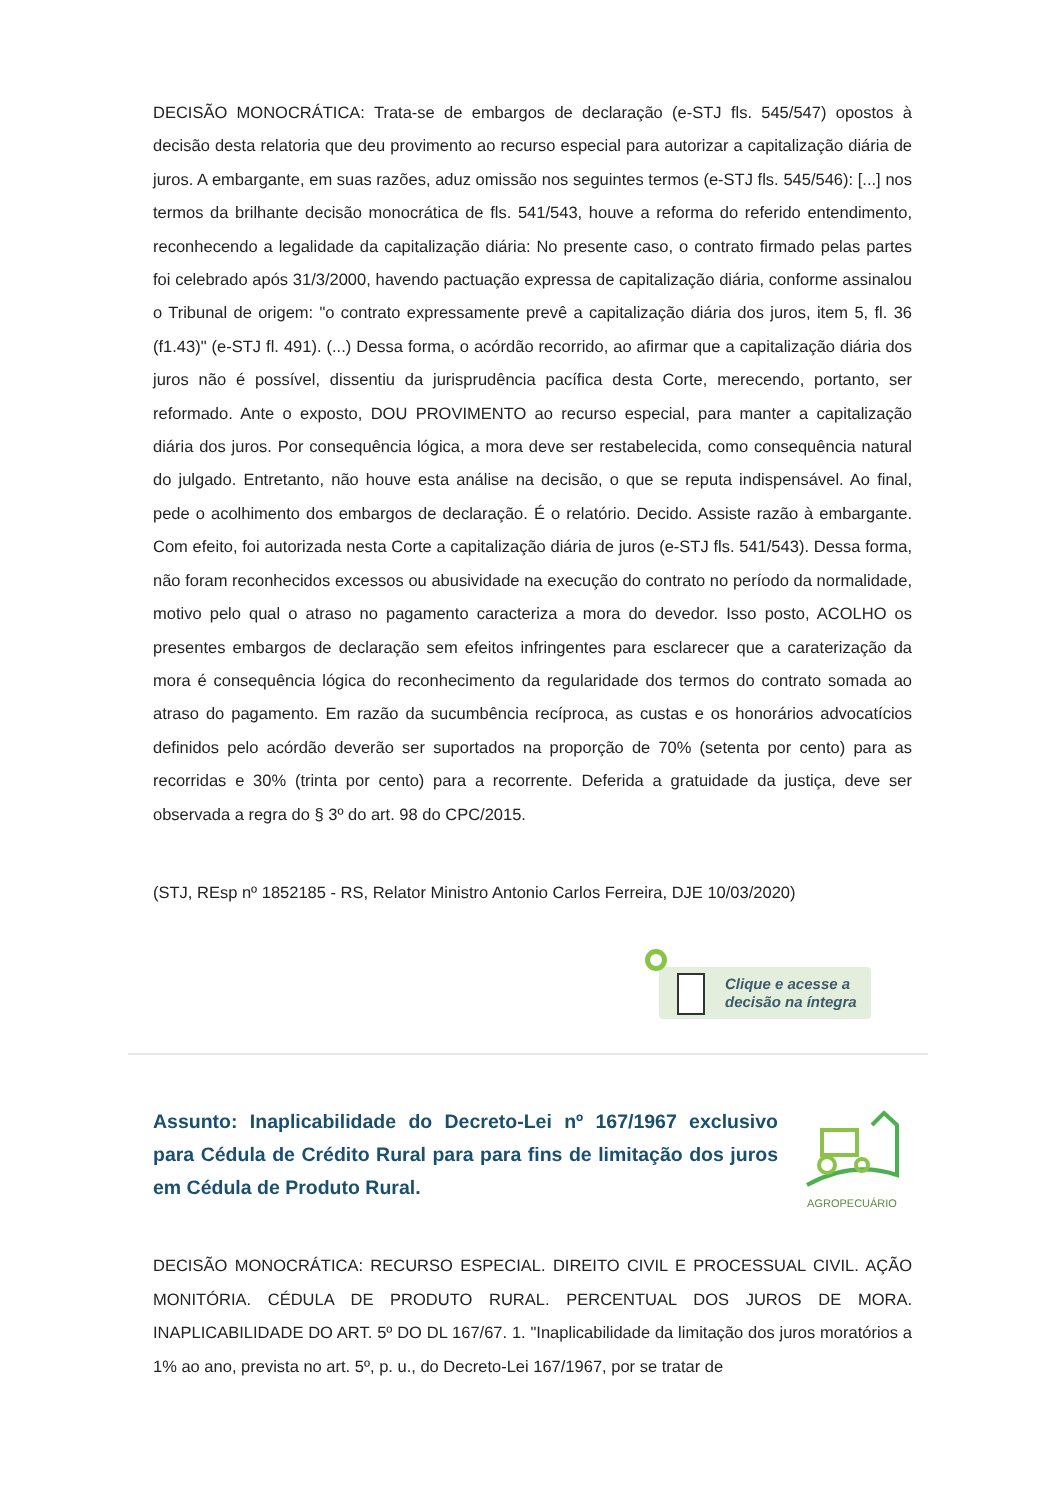DECISÃO MONOCRÁTICA: Trata-se de embargos de declaração (e-STJ fls. 545/547) opostos à decisão desta relatoria que deu provimento ao recurso especial para autorizar a capitalização diária de juros. A embargante, em suas razões, aduz omissão nos seguintes termos (e-STJ fls. 545/546): [...] nos termos da brilhante decisão monocrática de fls. 541/543, houve a reforma do referido entendimento, reconhecendo a legalidade da capitalização diária: No presente caso, o contrato firmado pelas partes foi celebrado após 31/3/2000, havendo pactuação expressa de capitalização diária, conforme assinalou o Tribunal de origem: "o contrato expressamente prevê a capitalização diária dos juros, item 5, fl. 36 (f1.43)" (e-STJ fl. 491). (...) Dessa forma, o acórdão recorrido, ao afirmar que a capitalização diária dos juros não é possível, dissentiu da jurisprudência pacífica desta Corte, merecendo, portanto, ser reformado. Ante o exposto, DOU PROVIMENTO ao recurso especial, para manter a capitalização diária dos juros. Por consequência lógica, a mora deve ser restabelecida, como consequência natural do julgado. Entretanto, não houve esta análise na decisão, o que se reputa indispensável. Ao final, pede o acolhimento dos embargos de declaração. É o relatório. Decido. Assiste razão à embargante. Com efeito, foi autorizada nesta Corte a capitalização diária de juros (e-STJ fls. 541/543). Dessa forma, não foram reconhecidos excessos ou abusividade na execução do contrato no período da normalidade, motivo pelo qual o atraso no pagamento caracteriza a mora do devedor. Isso posto, ACOLHO os presentes embargos de declaração sem efeitos infringentes para esclarecer que a caraterização da mora é consequência lógica do reconhecimento da regularidade dos termos do contrato somada ao atraso do pagamento. Em razão da sucumbência recíproca, as custas e os honorários advocatícios definidos pelo acórdão deverão ser suportados na proporção de 70% (setenta por cento) para as recorridas e 30% (trinta por cento) para a recorrente. Deferida a gratuidade da justiça, deve ser observada a regra do § 3º do art. 98 do CPC/2015.
(STJ, REsp nº 1852185 - RS, Relator Ministro Antonio Carlos Ferreira, DJE 10/03/2020)
Clique e acesse a
decisão na íntegra
Assunto: Inaplicabilidade do Decreto-Lei nº 167/1967 exclusivo para Cédula de Crédito Rural para para fins de limitação dos juros em Cédula de Produto Rural.
AGROPECUÁRIO
DECISÃO MONOCRÁTICA: RECURSO ESPECIAL. DIREITO CIVIL E PROCESSUAL CIVIL. AÇÃO MONITÓRIA. CÉDULA DE PRODUTO RURAL. PERCENTUAL DOS JUROS DE MORA. INAPLICABILIDADE DO ART. 5º DO DL 167/67. 1. "Inaplicabilidade da limitação dos juros moratórios a 1% ao ano, prevista no art. 5º, p. u., do Decreto-Lei 167/1967, por se tratar de